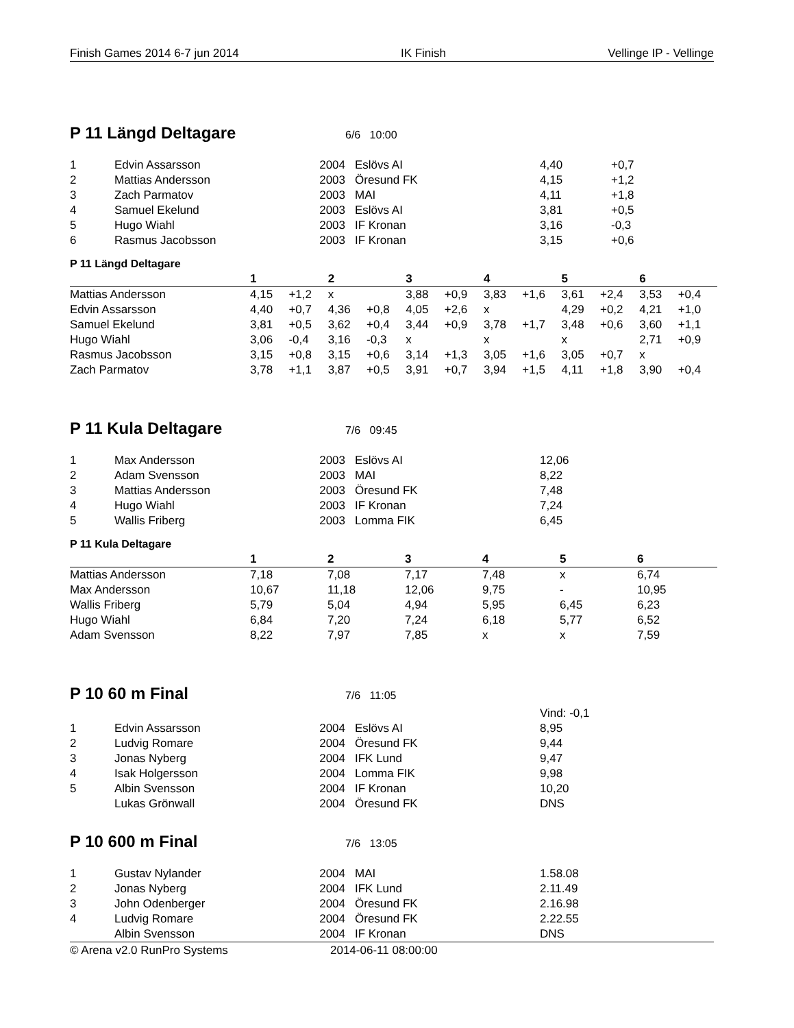Finish Games 2014 6-7 jun 2014 IK Finish Vellinge IP - Vellinge
P 11 Längd Deltagare
6/6 10:00
| 1 | Edvin Assarsson | 2004 | Eslövs AI | 4,40 | +0,7 |
| 2 | Mattias Andersson | 2003 | Öresund FK | 4,15 | +1,2 |
| 3 | Zach Parmatov | 2003 | MAI | 4,11 | +1,8 |
| 4 | Samuel Ekelund | 2003 | Eslövs AI | 3,81 | +0,5 |
| 5 | Hugo Wiahl | 2003 | IF Kronan | 3,16 | -0,3 |
| 6 | Rasmus Jacobsson | 2003 | IF Kronan | 3,15 | +0,6 |
P 11 Längd Deltagare
| | 1 | | 2 | | 3 | | 4 | | 5 | | 6 | |
| --- | --- | --- | --- | --- | --- | --- | --- | --- | --- | --- | --- | --- |
| Mattias Andersson | 4,15 | +1,2 | x | | 3,88 | +0,9 | 3,83 | +1,6 | 3,61 | +2,4 | 3,53 | +0,4 |
| Edvin Assarsson | 4,40 | +0,7 | 4,36 | +0,8 | 4,05 | +2,6 | x | | 4,29 | +0,2 | 4,21 | +1,0 |
| Samuel Ekelund | 3,81 | +0,5 | 3,62 | +0,4 | 3,44 | +0,9 | 3,78 | +1,7 | 3,48 | +0,6 | 3,60 | +1,1 |
| Hugo Wiahl | 3,06 | -0,4 | 3,16 | -0,3 | x | | x | | x | | 2,71 | +0,9 |
| Rasmus Jacobsson | 3,15 | +0,8 | 3,15 | +0,6 | 3,14 | +1,3 | 3,05 | +1,6 | 3,05 | +0,7 | x | |
| Zach Parmatov | 3,78 | +1,1 | 3,87 | +0,5 | 3,91 | +0,7 | 3,94 | +1,5 | 4,11 | +1,8 | 3,90 | +0,4 |
P 11 Kula Deltagare
7/6 09:45
| 1 | Max Andersson | 2003 | Eslövs AI | 12,06 |
| 2 | Adam Svensson | 2003 | MAI | 8,22 |
| 3 | Mattias Andersson | 2003 | Öresund FK | 7,48 |
| 4 | Hugo Wiahl | 2003 | IF Kronan | 7,24 |
| 5 | Wallis Friberg | 2003 | Lomma FIK | 6,45 |
P 11 Kula Deltagare
| | 1 | 2 | 3 | 4 | 5 | 6 |
| --- | --- | --- | --- | --- | --- | --- |
| Mattias Andersson | 7,18 | 7,08 | 7,17 | 7,48 | x | 6,74 |
| Max Andersson | 10,67 | 11,18 | 12,06 | 9,75 | - | 10,95 |
| Wallis Friberg | 5,79 | 5,04 | 4,94 | 5,95 | 6,45 | 6,23 |
| Hugo Wiahl | 6,84 | 7,20 | 7,24 | 6,18 | 5,77 | 6,52 |
| Adam Svensson | 8,22 | 7,97 | 7,85 | x | x | 7,59 |
P 10 60 m Final
7/6 11:05
| | | | | Vind: -0,1 |
| 1 | Edvin Assarsson | 2004 | Eslövs AI | 8,95 |
| 2 | Ludvig Romare | 2004 | Öresund FK | 9,44 |
| 3 | Jonas Nyberg | 2004 | IFK Lund | 9,47 |
| 4 | Isak Holgersson | 2004 | Lomma FIK | 9,98 |
| 5 | Albin Svensson | 2004 | IF Kronan | 10,20 |
| | Lukas Grönwall | 2004 | Öresund FK | DNS |
P 10 600 m Final
7/6 13:05
| 1 | Gustav Nylander | 2004 | MAI | 1.58.08 |
| 2 | Jonas Nyberg | 2004 | IFK Lund | 2.11.49 |
| 3 | John Odenberger | 2004 | Öresund FK | 2.16.98 |
| 4 | Ludvig Romare | 2004 | Öresund FK | 2.22.55 |
| | Albin Svensson | 2004 | IF Kronan | DNS |
© Arena v2.0 RunPro Systems 2014-06-11 08:00:00